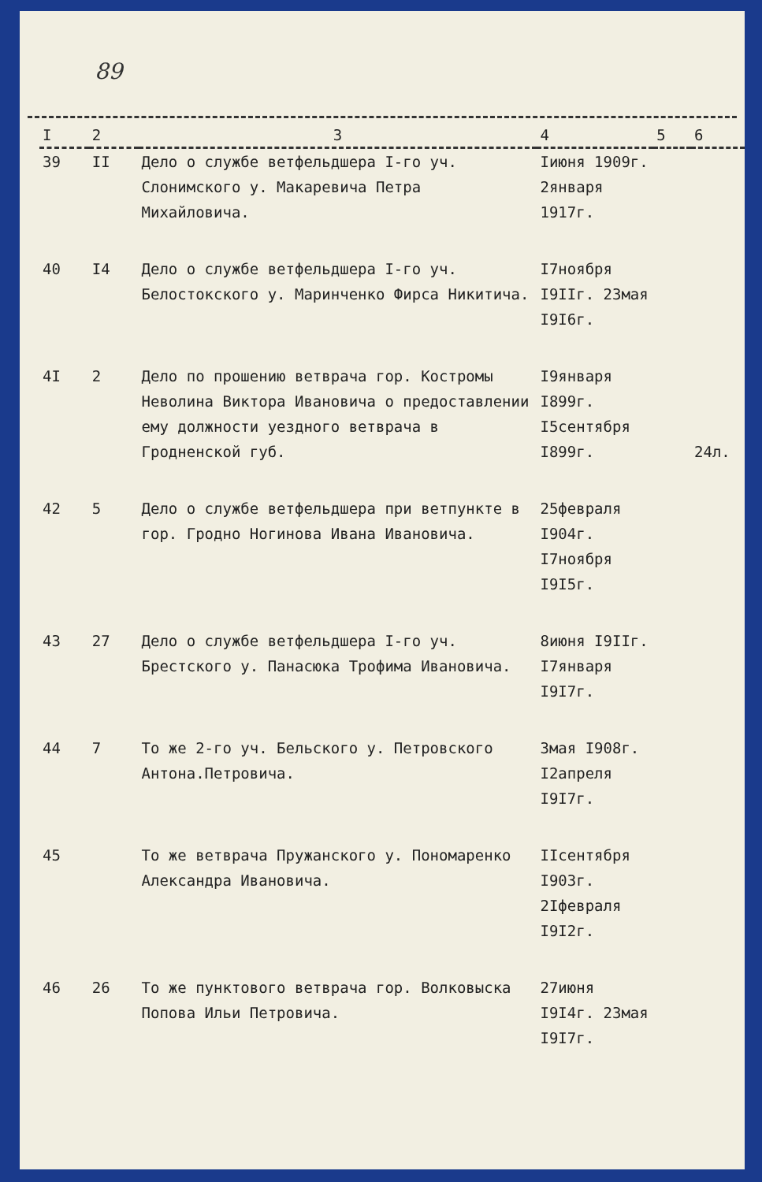89
| I | 2 | 3 | 4 | 5 | 6 |
| --- | --- | --- | --- | --- | --- |
| 39 | II | Дело о службе ветфельдшера I-го уч. Слонимского у. Макаревича Петра Михайловича. | Iиюня 1909г. 2января 1917г. | | |
| 40 | I4 | Дело о службе ветфельдшера I-го уч. Белостокского у. Маринченко Фирса Никитича. | I7ноября I9IIг. 23мая I9I6г. | | |
| 4I | 2 | Дело по прошению ветврача гор. Костромы Неволина Виктора Ивановича о предоставлении ему должности уездного ветврача в Гродненской губ. | I9января I899г. I5сентября I899г. | | 24л. |
| 42 | 5 | Дело о службе ветфельдшера при ветпункте в гор. Гродно Ногинова Ивана Ивановича. | 25февраля I904г. I7ноября I9I5г. | | |
| 43 | 27 | Дело о службе ветфельдшера I-го уч. Брестского у. Панасюка Трофима Ивановича. | 8июня I9IIг. I7января I9I7г. | | |
| 44 | 7 | То же 2-го уч. Бельского у. Петровского Антона.Петровича. | 3мая I908г. I2апреля I9I7г. | | |
| 45 | | То же ветврача Пружанского у. Пономаренко Александра Ивановича. | IIсентября I903г. 2Iфевраля I9I2г. | | |
| 46 | 26 | То же пунктового ветврача гор. Волковыска Попова Ильи Петровича. | 27июня I9I4г. 23мая I9I7г. | | |